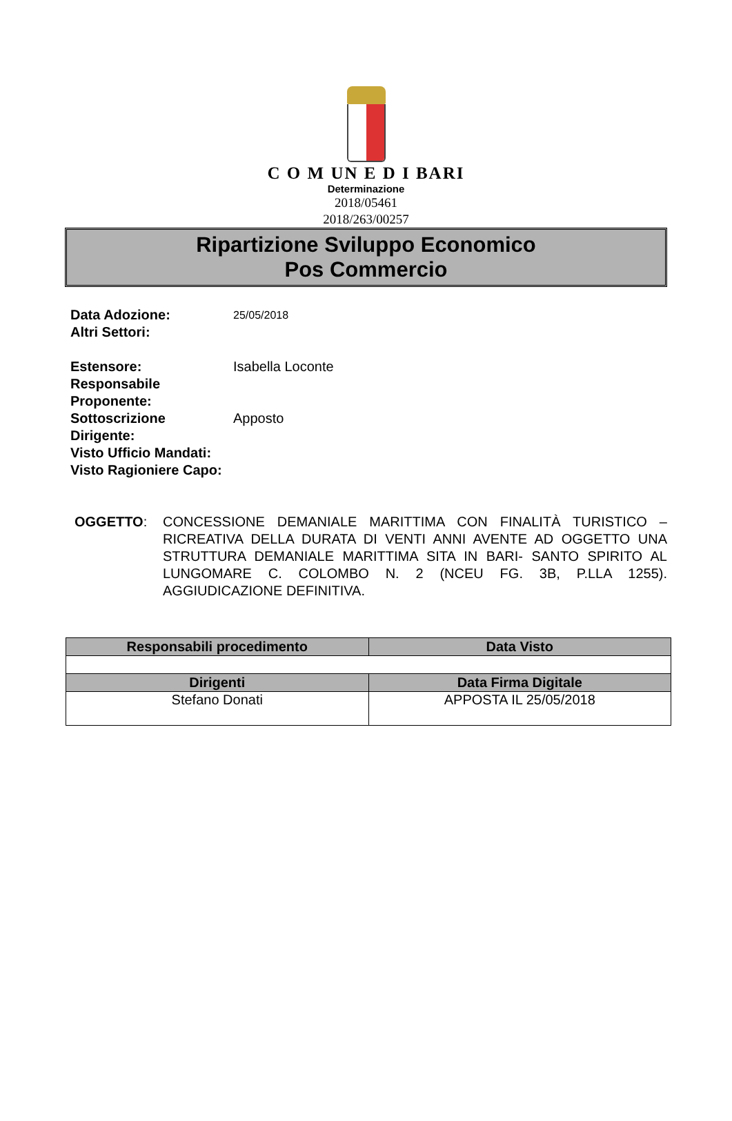C O M UN E D I BARI
Determinazione
2018/05461
2018/263/00257
Ripartizione Sviluppo Economico
Pos Commercio
| Data Adozione: | 25/05/2018 |
| Altri Settori: | |
| Estensore: | Isabella Loconte |
| Responsabile Proponente: | |
| Sottoscrizione Dirigente: | Apposto |
| Visto Ufficio Mandati: | |
| Visto Ragioniere Capo: | |
OGGETTO: CONCESSIONE DEMANIALE MARITTIMA CON FINALITÀ TURISTICO – RICREATIVA DELLA DURATA DI VENTI ANNI AVENTE AD OGGETTO UNA STRUTTURA DEMANIALE MARITTIMA SITA IN BARI- SANTO SPIRITO AL LUNGOMARE C. COLOMBO N. 2 (NCEU FG. 3B, P.LLA 1255). AGGIUDICAZIONE DEFINITIVA.
| Responsabili procedimento | Data Visto |
| --- | --- |
| Dirigenti | Data Firma Digitale |
| Stefano Donati | APPOSTA IL 25/05/2018 |